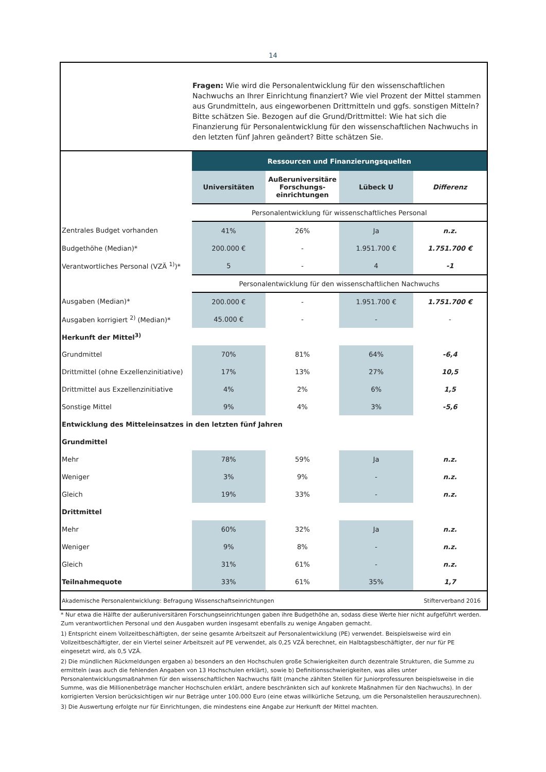14
Fragen: Wie wird die Personalentwicklung für den wissenschaftlichen Nachwuchs an Ihrer Einrichtung finanziert? Wie viel Prozent der Mittel stammen aus Grundmitteln, aus eingeworbenen Drittmitteln und ggfs. sonstigen Mitteln? Bitte schätzen Sie. Bezogen auf die Grund/Drittmittel: Wie hat sich die Finanzierung für Personalentwicklung für den wissenschaftlichen Nachwuchs in den letzten fünf Jahren geändert? Bitte schätzen Sie.
| | Ressourcen und Finanzierungsquellen | | | |
| | Universitäten | Außeruniversitäre Forschungs-einrichtungen | Lübeck U | Differenz |
| | Personalentwicklung für wissenschaftliches Personal | | | |
| Zentrales Budget vorhanden | 41% | 26% | Ja | n.z. |
| Budgethöhe (Median)* | 200.000 € | - | 1.951.700 € | 1.751.700 € |
| Verantwortliches Personal (VZÄ <sup>1)</sup>)* | 5 | - | 4 | -1 |
| | Personalentwicklung für den wissenschaftlichen Nachwuchs | | | |
| Ausgaben (Median)* | 200.000 € | - | 1.951.700 € | 1.751.700 € |
| Ausgaben korrigiert <sup>2)</sup> (Median)* | 45.000 € | - | - | - |
| Herkunft der Mittel<sup>3)</sup> | | | | |
| Grundmittel | 70% | 81% | 64% | -6,4 |
| Drittmittel (ohne Exzellenzinitiative) | 17% | 13% | 27% | 10,5 |
| Drittmittel aus Exzellenzinitiative | 4% | 2% | 6% | 1,5 |
| Sonstige Mittel | 9% | 4% | 3% | -5,6 |
| Entwicklung des Mitteleinsatzes in den letzten fünf Jahren | | | | |
| Grundmittel | | | | |
| Mehr | 78% | 59% | Ja | n.z. |
| Weniger | 3% | 9% | - | n.z. |
| Gleich | 19% | 33% | - | n.z. |
| Drittmittel | | | | |
| Mehr | 60% | 32% | Ja | n.z. |
| Weniger | 9% | 8% | - | n.z. |
| Gleich | 31% | 61% | - | n.z. |
| Teilnahmequote | 33% | 61% | 35% | 1,7 |
Akademische Personalentwicklung: Befragung Wissenschaftseinrichtungen Stifterverband 2016
* Nur etwa die Hälfte der außeruniversitären Forschungseinrichtungen gaben ihre Budgethöhe an, sodass diese Werte hier nicht aufgeführt werden. Zum verantwortlichen Personal und den Ausgaben wurden insgesamt ebenfalls zu wenige Angaben gemacht.
1) Entspricht einem Vollzeitbeschäftigten, der seine gesamte Arbeitszeit auf Personalentwicklung (PE) verwendet. Beispielsweise wird ein Vollzeitbeschäftigter, der ein Viertel seiner Arbeitszeit auf PE verwendet, als 0,25 VZÄ berechnet, ein Halbtagsbeschäftigter, der nur für PE eingesetzt wird, als 0,5 VZÄ.
2) Die mündlichen Rückmeldungen ergaben a) besonders an den Hochschulen große Schwierigkeiten durch dezentrale Strukturen, die Summe zu ermitteln (was auch die fehlenden Angaben von 13 Hochschulen erklärt), sowie b) Definitionsschwierigkeiten, was alles unter Personalentwicklungsmaßnahmen für den wissenschaftlichen Nachwuchs fällt (manche zählten Stellen für Juniorprofessuren beispielsweise in die Summe, was die Millionenbeträge mancher Hochschulen erklärt, andere beschränkten sich auf konkrete Maßnahmen für den Nachwuchs). In der korrigierten Version berücksichtigen wir nur Beträge unter 100.000 Euro (eine etwas willkürliche Setzung, um die Personalstellen herauszurechnen).
3) Die Auswertung erfolgte nur für Einrichtungen, die mindestens eine Angabe zur Herkunft der Mittel machten.